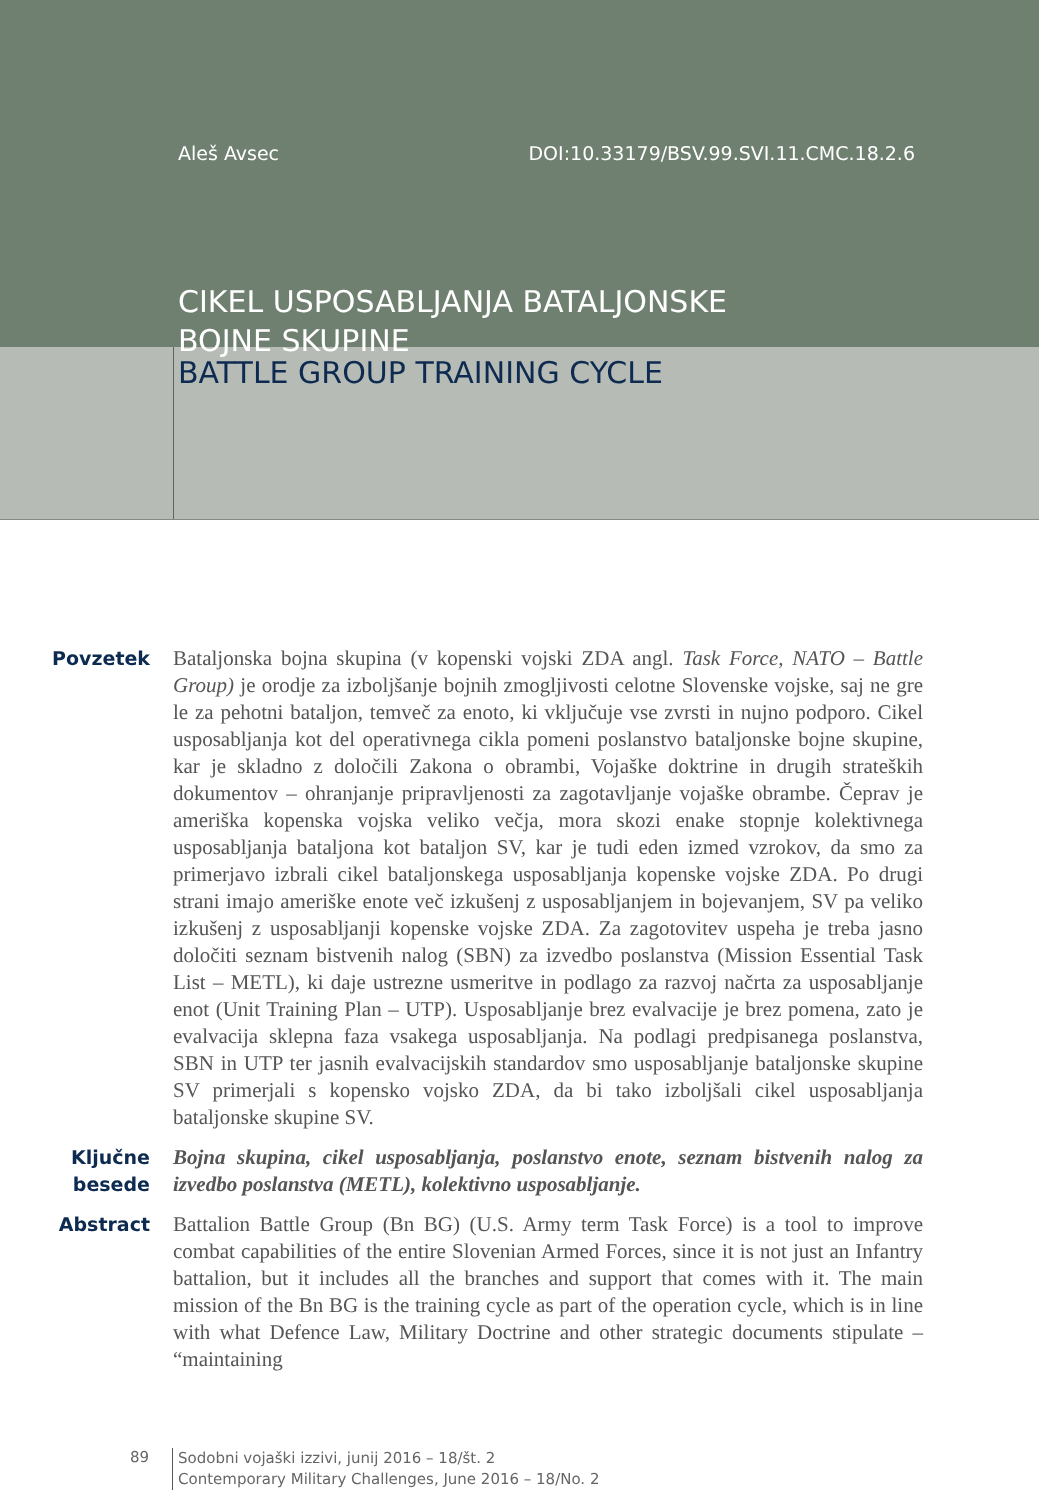Aleš Avsec DOI:10.33179/BSV.99.SVI.11.CMC.18.2.6
CIKEL USPOSABLJANJA BATALJONSKE
BOJNE SKUPINE
BATTLE GROUP TRAINING CYCLE
Povzetek Bataljonska bojna skupina (v kopenski vojski ZDA angl. Task Force, NATO – Battle Group) je orodje za izboljšanje bojnih zmogljivosti celotne Slovenske vojske, saj ne gre le za pehotni bataljon, temveč za enoto, ki vključuje vse zvrsti in nujno podporo. Cikel usposabljanja kot del operativnega cikla pomeni poslanstvo bataljonske bojne skupine, kar je skladno z določili Zakona o obrambi, Vojaške doktrine in drugih strateških dokumentov – ohranjanje pripravljenosti za zagotavljanje vojaške obrambe. Čeprav je ameriška kopenska vojska veliko večja, mora skozi enake stopnje kolektivnega usposabljanja bataljona kot bataljon SV, kar je tudi eden izmed vzrokov, da smo za primerjavo izbrali cikel bataljonskega usposabljanja kopenske vojske ZDA. Po drugi strani imajo ameriške enote več izkušenj z usposabljanjem in bojevanjem, SV pa veliko izkušenj z usposabljanji kopenske vojske ZDA. Za zagotovitev uspeha je treba jasno določiti seznam bistvenih nalog (SBN) za izvedbo poslanstva (Mission Essential Task List – METL), ki daje ustrezne usmeritve in podlago za razvoj načrta za usposabljanje enot (Unit Training Plan – UTP). Usposabljanje brez evalvacije je brez pomena, zato je evalvacija sklepna faza vsakega usposabljanja. Na podlagi predpisanega poslanstva, SBN in UTP ter jasnih evalvacijskih standardov smo usposabljanje bataljonske skupine SV primerjali s kopensko vojsko ZDA, da bi tako izboljšali cikel usposabljanja bataljonske skupine SV.
Ključne besede
Bojna skupina, cikel usposabljanja, poslanstvo enote, seznam bistvenih nalog za izvedbo poslanstva (METL), kolektivno usposabljanje.
Abstract Battalion Battle Group (Bn BG) (U.S. Army term Task Force) is a tool to improve combat capabilities of the entire Slovenian Armed Forces, since it is not just an Infantry battalion, but it includes all the branches and support that comes with it. The main mission of the Bn BG is the training cycle as part of the operation cycle, which is in line with what Defence Law, Military Doctrine and other strategic documents stipulate – “maintaining
89
Sodobni vojaški izzivi, junij 2016 – 18/št. 2
Contemporary Military Challenges, June 2016 – 18/No. 2